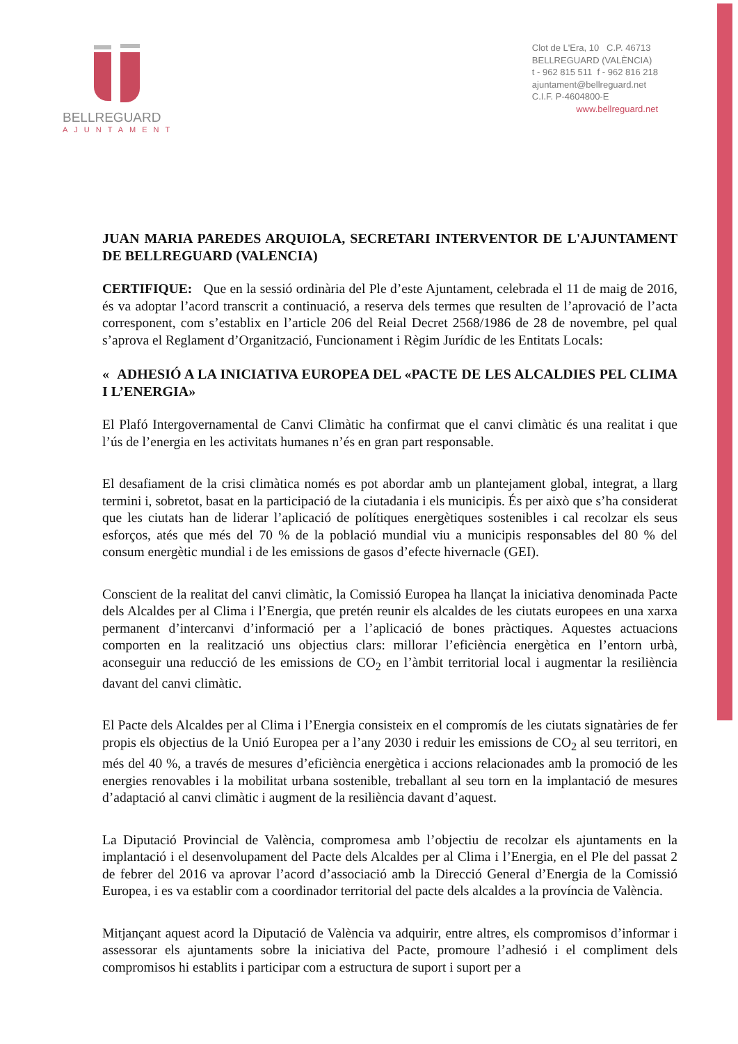BELLREGUARD
AJUNTAMENT
Clot de L'Era, 10 C.P. 46713
BELLREGUARD (VALÈNCIA)
t - 962 815 511 f - 962 816 218
ajuntament@bellreguard.net
C.I.F. P-4604800-E
www.bellreguard.net
JUAN MARIA PAREDES ARQUIOLA, SECRETARI INTERVENTOR DE L'AJUNTAMENT DE BELLREGUARD (VALENCIA)
CERTIFIQUE: Que en la sessió ordinària del Ple d’este Ajuntament, celebrada el 11 de maig de 2016, és va adoptar l’acord transcrit a continuació, a reserva dels termes que resulten de l’aprovació de l’acta corresponent, com s’establix en l’article 206 del Reial Decret 2568/1986 de 28 de novembre, pel qual s’aprova el Reglament d’Organització, Funcionament i Règim Jurídic de les Entitats Locals:
« ADHESIÓ A LA INICIATIVA EUROPEA DEL «PACTE DE LES ALCALDIES PEL CLIMA I L’ENERGIA»
El Plafó Intergovernamental de Canvi Climàtic ha confirmat que el canvi climàtic és una realitat i que l’ús de l’energia en les activitats humanes n’és en gran part responsable.
El desafiament de la crisi climàtica només es pot abordar amb un plantejament global, integrat, a llarg termini i, sobretot, basat en la participació de la ciutadania i els municipis. És per això que s’ha considerat que les ciutats han de liderar l’aplicació de polítiques energètiques sostenibles i cal recolzar els seus esforços, atés que més del 70 % de la població mundial viu a municipis responsables del 80 % del consum energètic mundial i de les emissions de gasos d’efecte hivernacle (GEI).
Conscient de la realitat del canvi climàtic, la Comissió Europea ha llançat la iniciativa denominada Pacte dels Alcaldes per al Clima i l’Energia, que pretén reunir els alcaldes de les ciutats europees en una xarxa permanent d’intercanvi d’informació per a l’aplicació de bones pràctiques. Aquestes actuacions comporten en la realització uns objectius clars: millorar l’eficiència energètica en l’entorn urbà, aconseguir una reducció de les emissions de CO<sub>2</sub> en l’àmbit territorial local i augmentar la resiliència davant del canvi climàtic.
El Pacte dels Alcaldes per al Clima i l’Energia consisteix en el compromís de les ciutats signatàries de fer propis els objectius de la Unió Europea per a l’any 2030 i reduir les emissions de CO<sub>2</sub> al seu territori, en més del 40 %, a través de mesures d’eficiència energètica i accions relacionades amb la promoció de les energies renovables i la mobilitat urbana sostenible, treballant al seu torn en la implantació de mesures d’adaptació al canvi climàtic i augment de la resiliència davant d’aquest.
La Diputació Provincial de València, compromesa amb l’objectiu de recolzar els ajuntaments en la implantació i el desenvolupament del Pacte dels Alcaldes per al Clima i l’Energia, en el Ple del passat 2 de febrer del 2016 va aprovar l’acord d’associació amb la Direcció General d’Energia de la Comissió Europea, i es va establir com a coordinador territorial del pacte dels alcaldes a la província de València.
Mitjançant aquest acord la Diputació de València va adquirir, entre altres, els compromisos d’informar i assessorar els ajuntaments sobre la iniciativa del Pacte, promoure l’adhesió i el compliment dels compromisos hi establits i participar com a estructura de suport i suport per a